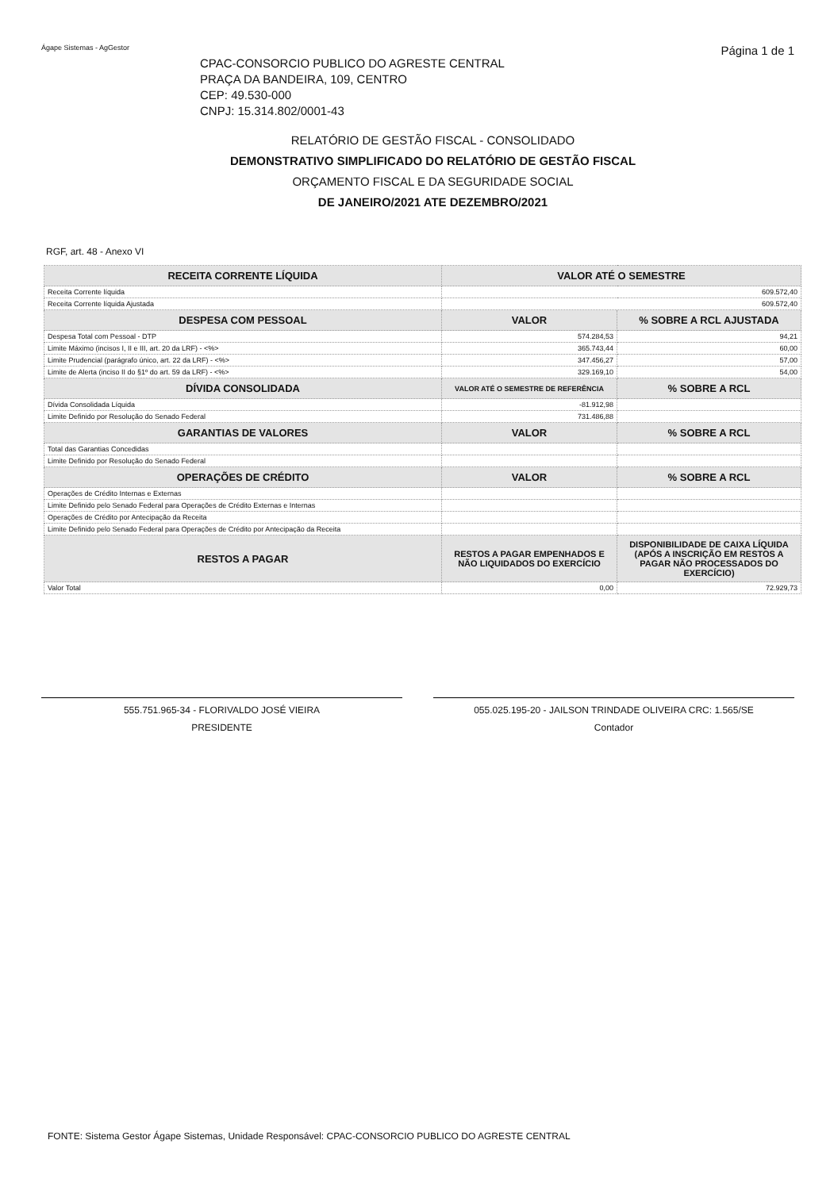Ágape Sistemas - AgGestor Página 1 de 1
CPAC-CONSORCIO PUBLICO DO AGRESTE CENTRAL
PRAÇA DA BANDEIRA, 109, CENTRO
CEP: 49.530-000
CNPJ: 15.314.802/0001-43
RELATÓRIO DE GESTÃO FISCAL - CONSOLIDADO
DEMONSTRATIVO SIMPLIFICADO DO RELATÓRIO DE GESTÃO FISCAL
ORÇAMENTO FISCAL E DA SEGURIDADE SOCIAL
DE JANEIRO/2021 ATE DEZEMBRO/2021
RGF, art. 48 - Anexo VI
| RECEITA CORRENTE LÍQUIDA | VALOR ATÉ O SEMESTRE | |
| --- | --- | --- |
| Receita Corrente líquida | 609.572,40 | |
| Receita Corrente líquida Ajustada | 609.572,40 | |
| DESPESA COM PESSOAL | VALOR | % SOBRE A RCL AJUSTADA |
| Despesa Total com Pessoal - DTP | 574.284,53 | 94,21 |
| Limite Máximo (incisos I, II e III, art. 20 da LRF) - <%> | 365.743,44 | 60,00 |
| Limite Prudencial (parágrafo único, art. 22 da LRF) - <%> | 347.456,27 | 57,00 |
| Limite de Alerta (inciso II do §1º do art. 59 da LRF) - <%> | 329.169,10 | 54,00 |
| DÍVIDA CONSOLIDADA | VALOR ATÉ O SEMESTRE DE REFERÊNCIA | % SOBRE A RCL |
| Dívida Consolidada Líquida | -81.912,98 | |
| Limite Definido por Resolução do Senado Federal | 731.486,88 | |
| GARANTIAS DE VALORES | VALOR | % SOBRE A RCL |
| Total das Garantias Concedidas | | |
| Limite Definido por Resolução do Senado Federal | | |
| OPERAÇÕES DE CRÉDITO | VALOR | % SOBRE A RCL |
| Operações de Crédito Internas e Externas | | |
| Limite Definido pelo Senado Federal para Operações de Crédito Externas e Internas | | |
| Operações de Crédito por Antecipação da Receita | | |
| Limite Definido pelo Senado Federal para Operações de Crédito por Antecipação da Receita | | |
| RESTOS A PAGAR | RESTOS A PAGAR EMPENHADOS E NÃO LIQUIDADOS DO EXERCÍCIO | DISPONIBILIDADE DE CAIXA LÍQUIDA (APÓS A INSCRIÇÃO EM RESTOS A PAGAR NÃO PROCESSADOS DO EXERCÍCIO) |
| Valor Total | 0,00 | 72.929,73 |
555.751.965-34 - FLORIVALDO JOSÉ VIEIRA
PRESIDENTE
055.025.195-20 - JAILSON TRINDADE OLIVEIRA CRC: 1.565/SE
Contador
FONTE: Sistema Gestor Ágape Sistemas, Unidade Responsável: CPAC-CONSORCIO PUBLICO DO AGRESTE CENTRAL